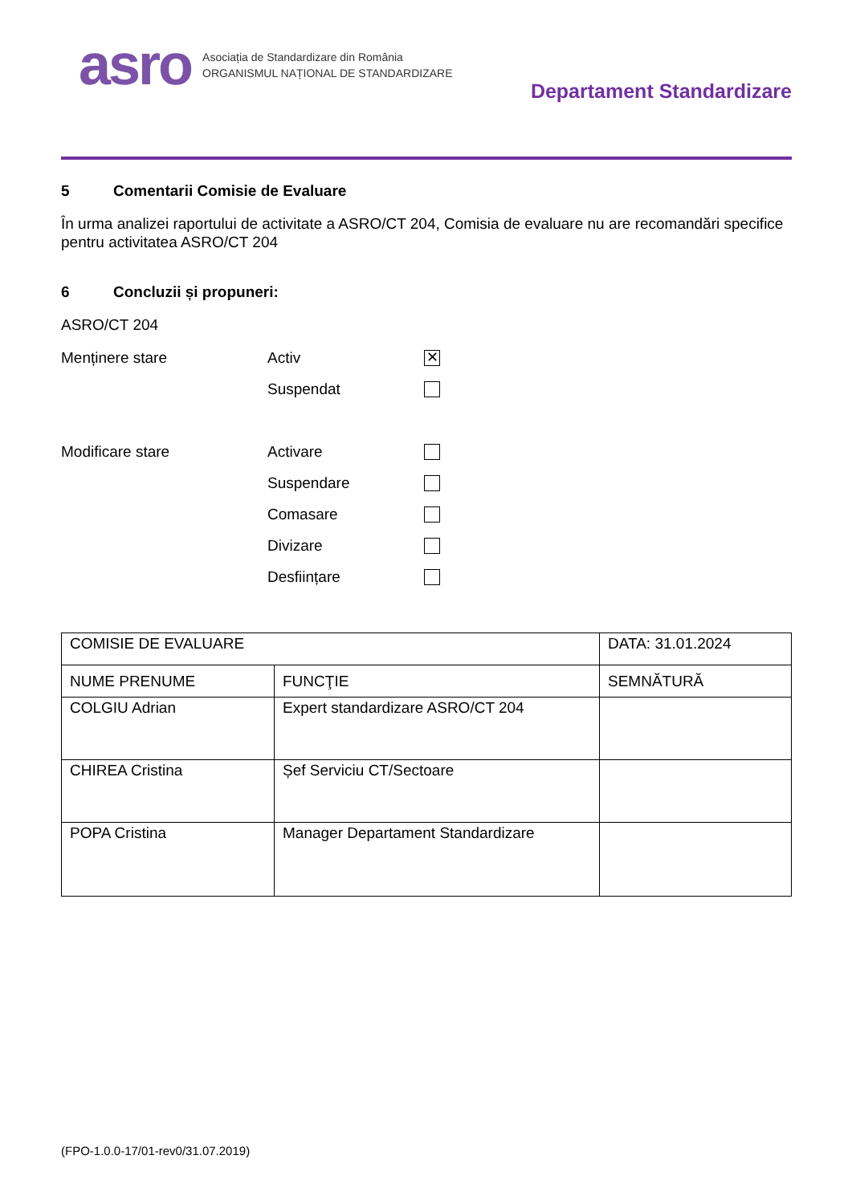asro
Asociația de Standardizare din România
ORGANISMUL NAȚIONAL DE STANDARDIZARE
Departament Standardizare
5 Comentarii Comisie de Evaluare
În urma analizei raportului de activitate a ASRO/CT 204, Comisia de evaluare nu are recomandări specifice pentru activitatea ASRO/CT 204
6 Concluzii și propuneri:
ASRO/CT 204
Menținere stare Activ
✕
Suspendat
Modificare stare Activare
Suspendare
Comasare
Divizare
Desființare
| COMISIE DE EVALUARE | | DATA: 31.01.2024 |
| NUME PRENUME | FUNCŢIE | SEMNĂTURĂ |
| COLGIU Adrian | Expert standardizare ASRO/CT 204 | |
| CHIREA Cristina | Șef Serviciu CT/Sectoare | |
| POPA Cristina | Manager Departament Standardizare | |
(FPO-1.0.0-17/01-rev0/31.07.2019)